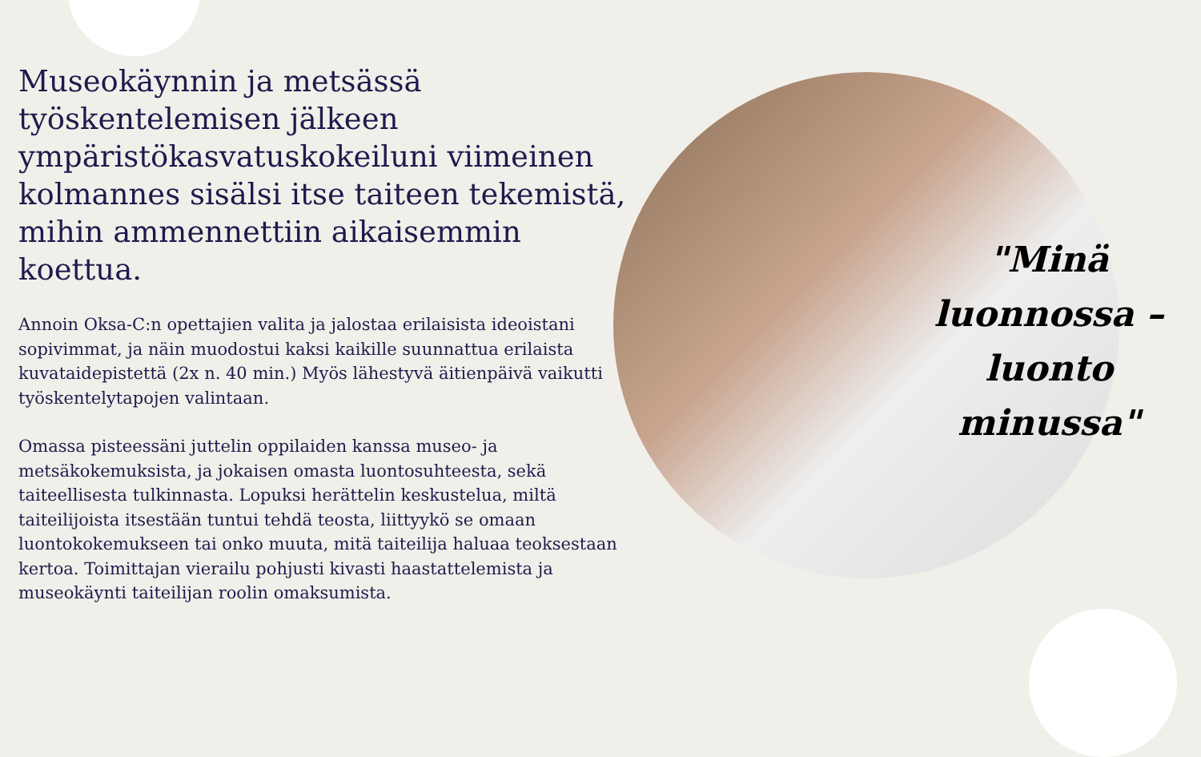Museokäynnin ja metsässä työskentelemisen jälkeen ympäristökasvatuskokeiluni viimeinen kolmannes sisälsi itse taiteen tekemistä, mihin ammennettiin aikaisemmin koettua.
Annoin Oksa-C:n opettajien valita ja jalostaa erilaisista ideoistani sopivimmat, ja näin muodostui kaksi kaikille suunnattua erilaista kuvataidepistettä (2x n. 40 min.) Myös lähestyvä äitienpäivä vaikutti työskentelytapojen valintaan.
Omassa pisteessäni juttelin oppilaiden kanssa museo- ja metsäkokemuksista, ja jokaisen omasta luontosuhteesta, sekä taiteellisesta tulkinnasta. Lopuksi herättelin keskustelua, miltä taiteilijoista itsestään tuntui tehdä teosta, liittyykö se omaan luontokokemukseen tai onko muuta, mitä taiteilija haluaa teoksestaan kertoa. Toimittajan vierailu pohjusti kivasti haastattelemista ja museokäynti taiteilijan roolin omaksumista.
"Minä luonnossa – luonto minussa"